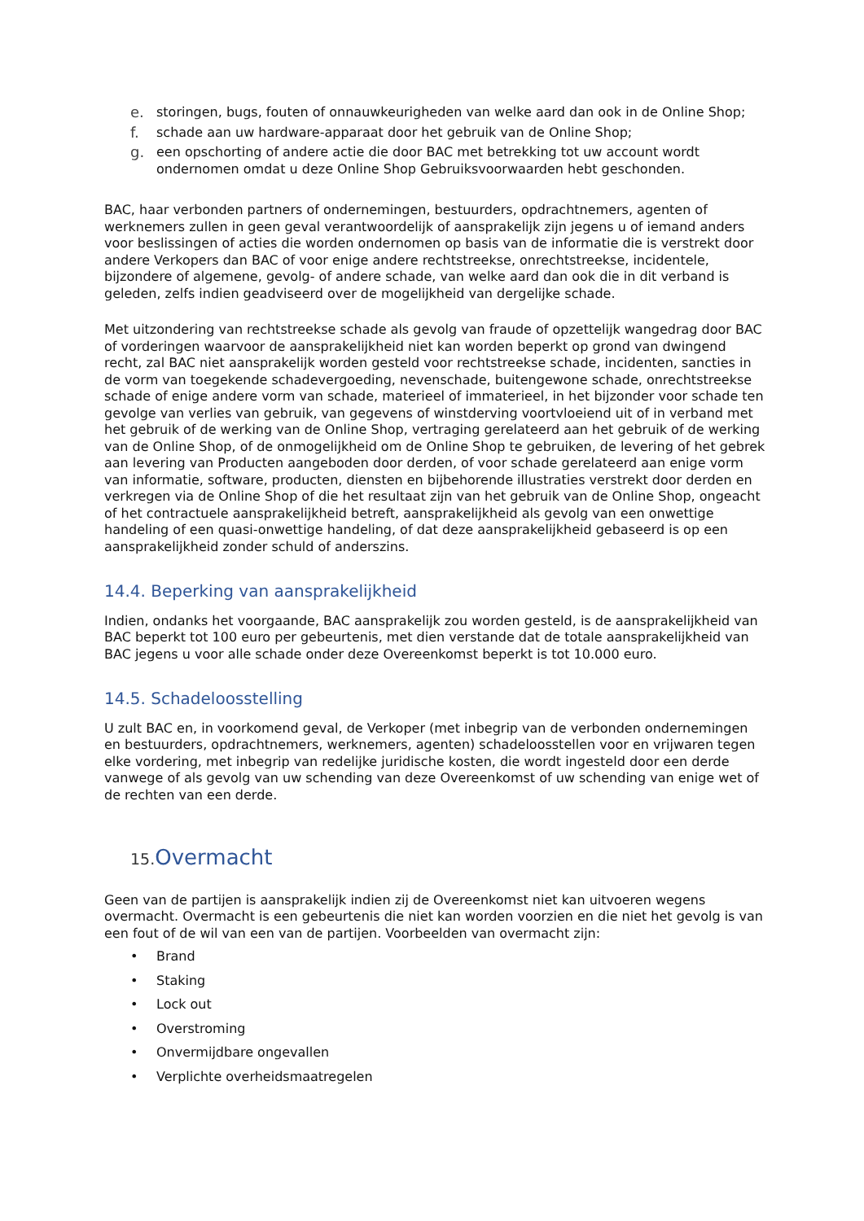e. storingen, bugs, fouten of onnauwkeurigheden van welke aard dan ook in de Online Shop;
f. schade aan uw hardware-apparaat door het gebruik van de Online Shop;
g. een opschorting of andere actie die door BAC met betrekking tot uw account wordt ondernomen omdat u deze Online Shop Gebruiksvoorwaarden hebt geschonden.
BAC, haar verbonden partners of ondernemingen, bestuurders, opdrachtnemers, agenten of werknemers zullen in geen geval verantwoordelijk of aansprakelijk zijn jegens u of iemand anders voor beslissingen of acties die worden ondernomen op basis van de informatie die is verstrekt door andere Verkopers dan BAC of voor enige andere rechtstreekse, onrechtstreekse, incidentele, bijzondere of algemene, gevolg- of andere schade, van welke aard dan ook die in dit verband is geleden, zelfs indien geadviseerd over de mogelijkheid van dergelijke schade.
Met uitzondering van rechtstreekse schade als gevolg van fraude of opzettelijk wangedrag door BAC of vorderingen waarvoor de aansprakelijkheid niet kan worden beperkt op grond van dwingend recht, zal BAC niet aansprakelijk worden gesteld voor rechtstreekse schade, incidenten, sancties in de vorm van toegekende schadevergoeding, nevenschade, buitengewone schade, onrechtstreekse schade of enige andere vorm van schade, materieel of immaterieel, in het bijzonder voor schade ten gevolge van verlies van gebruik, van gegevens of winstderving voortvloeiend uit of in verband met het gebruik of de werking van de Online Shop, vertraging gerelateerd aan het gebruik of de werking van de Online Shop, of de onmogelijkheid om de Online Shop te gebruiken, de levering of het gebrek aan levering van Producten aangeboden door derden, of voor schade gerelateerd aan enige vorm van informatie, software, producten, diensten en bijbehorende illustraties verstrekt door derden en verkregen via de Online Shop of die het resultaat zijn van het gebruik van de Online Shop, ongeacht of het contractuele aansprakelijkheid betreft, aansprakelijkheid als gevolg van een onwettige handeling of een quasi-onwettige handeling, of dat deze aansprakelijkheid gebaseerd is op een aansprakelijkheid zonder schuld of anderszins.
14.4. Beperking van aansprakelijkheid
Indien, ondanks het voorgaande, BAC aansprakelijk zou worden gesteld, is de aansprakelijkheid van BAC beperkt tot 100 euro per gebeurtenis, met dien verstande dat de totale aansprakelijkheid van BAC jegens u voor alle schade onder deze Overeenkomst beperkt is tot 10.000 euro.
14.5. Schadeloosstelling
U zult BAC en, in voorkomend geval, de Verkoper (met inbegrip van de verbonden ondernemingen en bestuurders, opdrachtnemers, werknemers, agenten) schadeloosstellen voor en vrijwaren tegen elke vordering, met inbegrip van redelijke juridische kosten, die wordt ingesteld door een derde vanwege of als gevolg van uw schending van deze Overeenkomst of uw schending van enige wet of de rechten van een derde.
15. Overmacht
Geen van de partijen is aansprakelijk indien zij de Overeenkomst niet kan uitvoeren wegens overmacht. Overmacht is een gebeurtenis die niet kan worden voorzien en die niet het gevolg is van een fout of de wil van een van de partijen. Voorbeelden van overmacht zijn:
• Brand
• Staking
• Lock out
• Overstroming
• Onvermijdbare ongevallen
• Verplichte overheidsmaatregelen